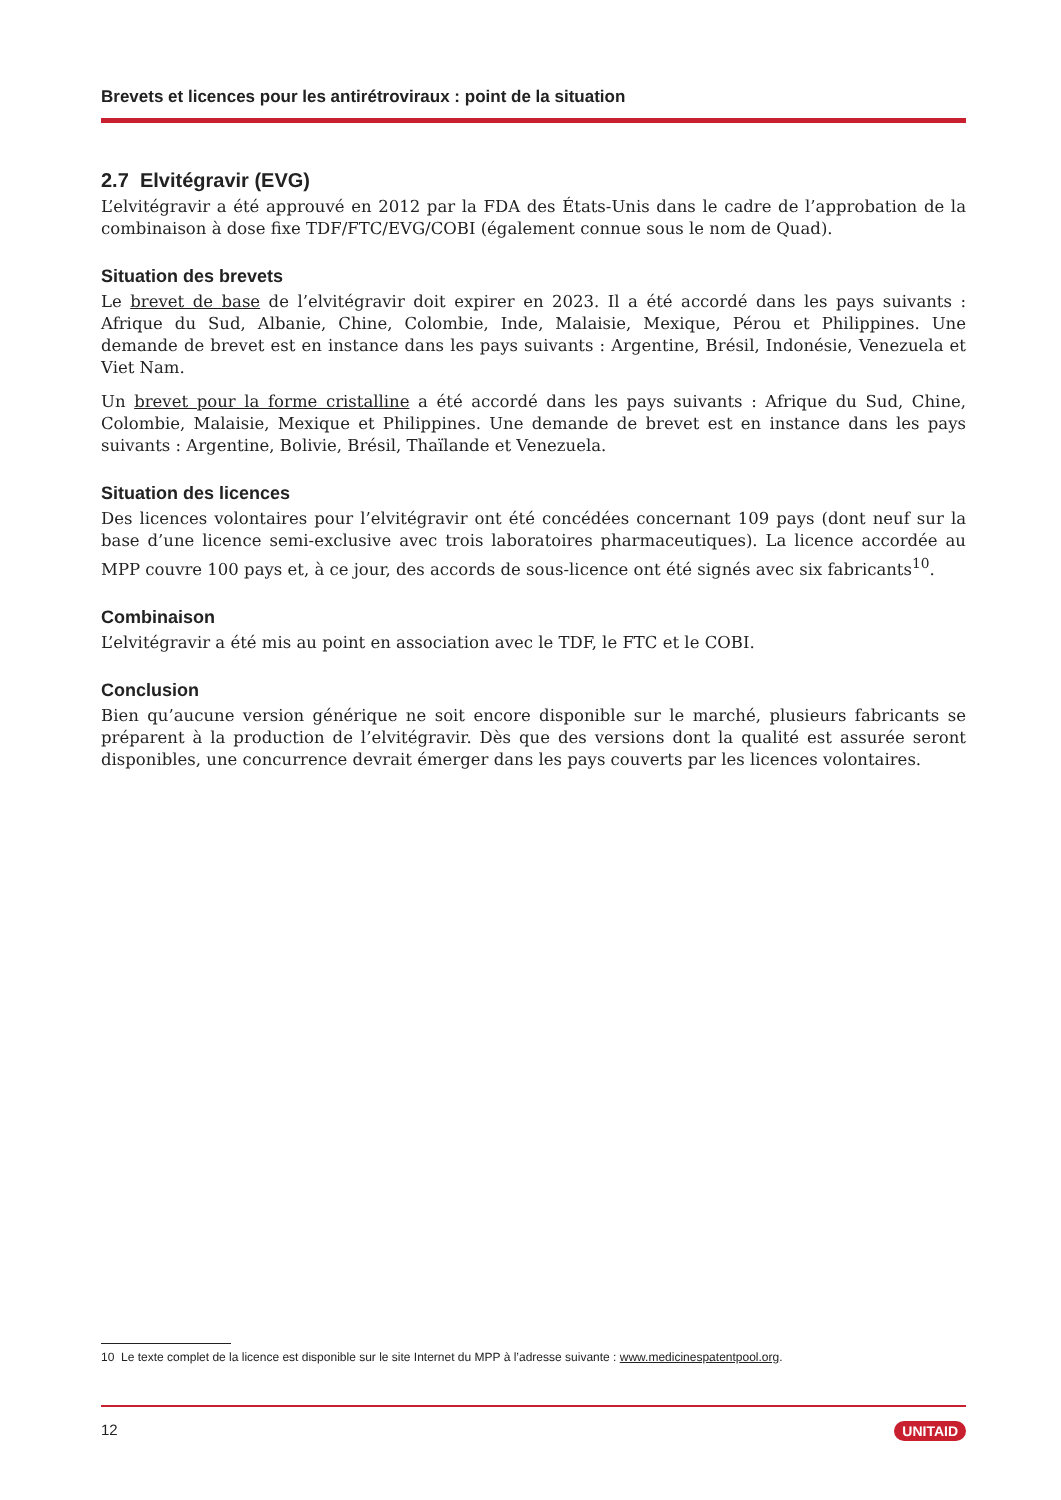Brevets et licences pour les antirétroviraux : point de la situation
2.7 Elvitégravir (EVG)
L’elvitégravir a été approuvé en 2012 par la FDA des États-Unis dans le cadre de l’approbation de la combinaison à dose fixe TDF/FTC/EVG/COBI (également connue sous le nom de Quad).
Situation des brevets
Le brevet de base de l’elvitégravir doit expirer en 2023. Il a été accordé dans les pays suivants : Afrique du Sud, Albanie, Chine, Colombie, Inde, Malaisie, Mexique, Pérou et Philippines. Une demande de brevet est en instance dans les pays suivants : Argentine, Brésil, Indonésie, Venezuela et Viet Nam.
Un brevet pour la forme cristalline a été accordé dans les pays suivants : Afrique du Sud, Chine, Colombie, Malaisie, Mexique et Philippines. Une demande de brevet est en instance dans les pays suivants : Argentine, Bolivie, Brésil, Thaïlande et Venezuela.
Situation des licences
Des licences volontaires pour l’elvitégravir ont été concédées concernant 109 pays (dont neuf sur la base d’une licence semi-exclusive avec trois laboratoires pharmaceutiques). La licence accordée au MPP couvre 100 pays et, à ce jour, des accords de sous-licence ont été signés avec six fabricants<sup>10</sup>.
Combinaison
L’elvitégravir a été mis au point en association avec le TDF, le FTC et le COBI.
Conclusion
Bien qu’aucune version générique ne soit encore disponible sur le marché, plusieurs fabricants se préparent à la production de l’elvitégravir. Dès que des versions dont la qualité est assurée seront disponibles, une concurrence devrait émerger dans les pays couverts par les licences volontaires.
10 Le texte complet de la licence est disponible sur le site Internet du MPP à l’adresse suivante : www.medicinespatentpool.org.
12 UNITAID